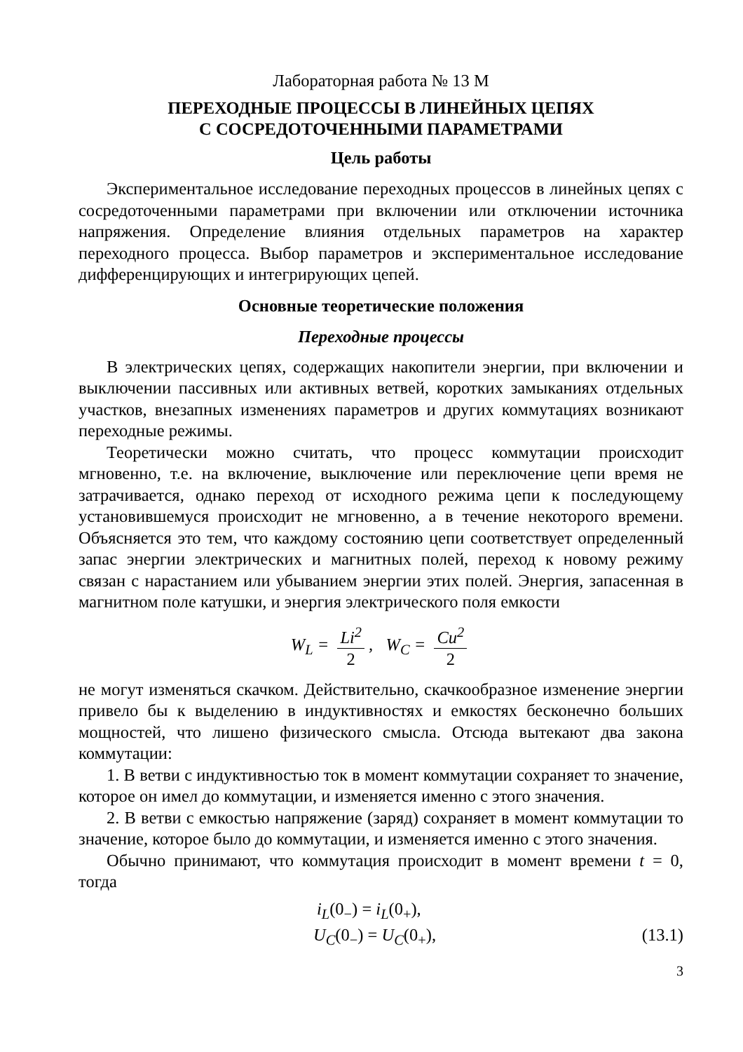Лабораторная работа № 13 М
ПЕРЕХОДНЫЕ ПРОЦЕССЫ В ЛИНЕЙНЫХ ЦЕПЯХ
С СОСРЕДОТОЧЕННЫМИ ПАРАМЕТРАМИ
Цель работы
Экспериментальное исследование переходных процессов в линейных цепях с сосредоточенными параметрами при включении или отключении источника напряжения. Определение влияния отдельных параметров на характер переходного процесса. Выбор параметров и экспериментальное исследование дифференцирующих и интегрирующих цепей.
Основные теоретические положения
Переходные процессы
В электрических цепях, содержащих накопители энергии, при включении и выключении пассивных или активных ветвей, коротких замыканиях отдельных участков, внезапных изменениях параметров и других коммутациях возникают переходные режимы.
Теоретически можно считать, что процесс коммутации происходит мгновенно, т.е. на включение, выключение или переключение цепи время не затрачивается, однако переход от исходного режима цепи к последующему установившемуся происходит не мгновенно, а в течение некоторого времени. Объясняется это тем, что каждому состоянию цепи соответствует определенный запас энергии электрических и магнитных полей, переход к новому режиму связан с нарастанием или убыванием энергии этих полей. Энергия, запасенная в магнитном поле катушки, и энергия электрического поля емкости
W<sub>L</sub> = Li<sup>2</sup> 2, W<sub>C</sub> = Cu<sup>2</sup> 2
не могут изменяться скачком. Действительно, скачкообразное изменение энергии привело бы к выделению в индуктивностях и емкостях бесконечно больших мощностей, что лишено физического смысла. Отсюда вытекают два закона коммутации:
1. В ветви с индуктивностью ток в момент коммутации сохраняет то значение, которое он имел до коммутации, и изменяется именно с этого значения.
2. В ветви с емкостью напряжение (заряд) сохраняет в момент коммутации то значение, которое было до коммутации, и изменяется именно с этого значения.
Обычно принимают, что коммутация происходит в момент времени t = 0, тогда
i<sub>L</sub>(0<sub>−</sub>) = i<sub>L</sub>(0<sub>+</sub>),
U<sub>C</sub>(0<sub>−</sub>) = U<sub>C</sub>(0<sub>+</sub>), (13.1)
3